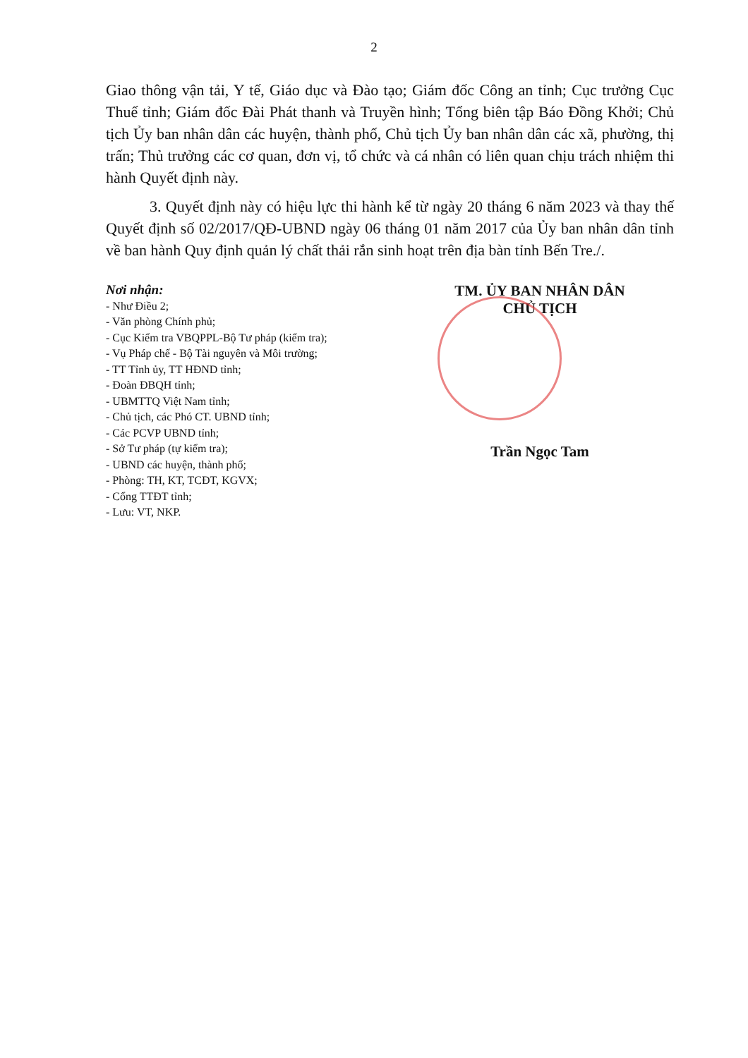2
Giao thông vận tải, Y tế, Giáo dục và Đào tạo; Giám đốc Công an tỉnh; Cục trưởng Cục Thuế tỉnh; Giám đốc Đài Phát thanh và Truyền hình; Tổng biên tập Báo Đồng Khởi; Chủ tịch Ủy ban nhân dân các huyện, thành phố, Chủ tịch Ủy ban nhân dân các xã, phường, thị trấn; Thủ trưởng các cơ quan, đơn vị, tổ chức và cá nhân có liên quan chịu trách nhiệm thi hành Quyết định này.
3. Quyết định này có hiệu lực thi hành kể từ ngày 20 tháng 6 năm 2023 và thay thế Quyết định số 02/2017/QĐ-UBND ngày 06 tháng 01 năm 2017 của Ủy ban nhân dân tỉnh về ban hành Quy định quản lý chất thải rắn sinh hoạt trên địa bàn tỉnh Bến Tre./.
Nơi nhận:
- Như Điều 2;
- Văn phòng Chính phủ;
- Cục Kiểm tra VBQPPL-Bộ Tư pháp (kiểm tra);
- Vụ Pháp chế - Bộ Tài nguyên và Môi trường;
- TT Tỉnh ủy, TT HĐND tỉnh;
- Đoàn ĐBQH tỉnh;
- UBMTTQ Việt Nam tỉnh;
- Chủ tịch, các Phó CT. UBND tỉnh;
- Các PCVP UBND tỉnh;
- Sở Tư pháp (tự kiểm tra);
- UBND các huyện, thành phố;
- Phòng: TH, KT, TCĐT, KGVX;
- Cổng TTĐT tỉnh;
- Lưu: VT, NKP.
TM. ỦY BAN NHÂN DÂN
CHỦ TỊCH
Trần Ngọc Tam